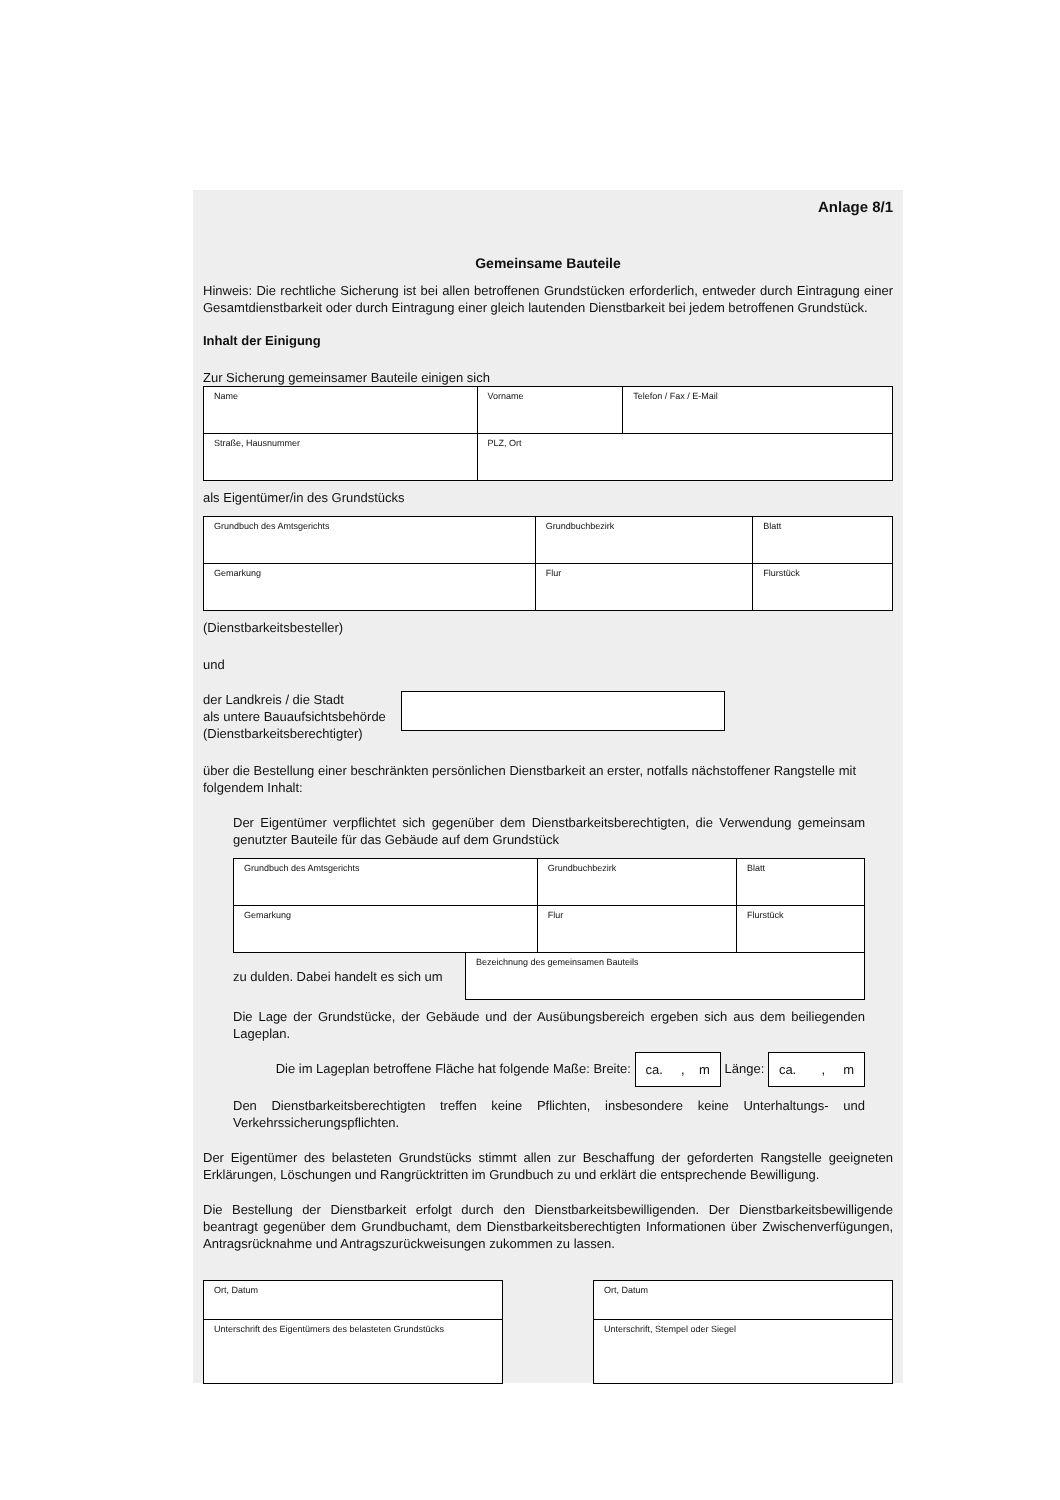Anlage 8/1
Gemeinsame Bauteile
Hinweis: Die rechtliche Sicherung ist bei allen betroffenen Grundstücken erforderlich, entweder durch Eintragung einer Gesamtdienstbarkeit oder durch Eintragung einer gleich lautenden Dienstbarkeit bei jedem betroffenen Grundstück.
Inhalt der Einigung
Zur Sicherung gemeinsamer Bauteile einigen sich
| Name | Vorname | Telefon / Fax / E-Mail |
| Straße, Hausnummer | PLZ, Ort | |
als Eigentümer/in des Grundstücks
| Grundbuch des Amtsgerichts | Grundbuchbezirk | Blatt |
| Gemarkung | Flur | Flurstück |
(Dienstbarkeitsbesteller)
und
der Landkreis / die Stadt
als untere Bauaufsichtsbehörde
(Dienstbarkeitsberechtigter)
über die Bestellung einer beschränkten persönlichen Dienstbarkeit an erster, notfalls nächstoffener Rangstelle mit folgendem Inhalt:
Der Eigentümer verpflichtet sich gegenüber dem Dienstbarkeitsberechtigten, die Verwendung gemeinsam genutzter Bauteile für das Gebäude auf dem Grundstück
| Grundbuch des Amtsgerichts | Grundbuchbezirk | Blatt |
| Gemarkung | Flur | Flurstück |
zu dulden. Dabei handelt es sich um
Bezeichnung des gemeinsamen Bauteils
Die Lage der Grundstücke, der Gebäude und der Ausübungsbereich ergeben sich aus dem beiliegenden Lageplan.
Die im Lageplan betroffene Fläche hat folgende Maße: Breite: ca. , m Länge: ca. , m
Den Dienstbarkeitsberechtigten treffen keine Pflichten, insbesondere keine Unterhaltungs- und Verkehrssicherungspflichten.
Der Eigentümer des belasteten Grundstücks stimmt allen zur Beschaffung der geforderten Rangstelle geeigneten Erklärungen, Löschungen und Rangrücktritten im Grundbuch zu und erklärt die entsprechende Bewilligung.
Die Bestellung der Dienstbarkeit erfolgt durch den Dienstbarkeitsbewilligenden. Der Dienstbarkeitsbewilligende beantragt gegenüber dem Grundbuchamt, dem Dienstbarkeitsberechtigten Informationen über Zwischenverfügungen, Antragsrücknahme und Antragszurückweisungen zukommen zu lassen.
| Ort, Datum |
| Unterschrift des Eigentümers des belasteten Grundstücks |
| Ort, Datum |
| Unterschrift, Stempel oder Siegel |